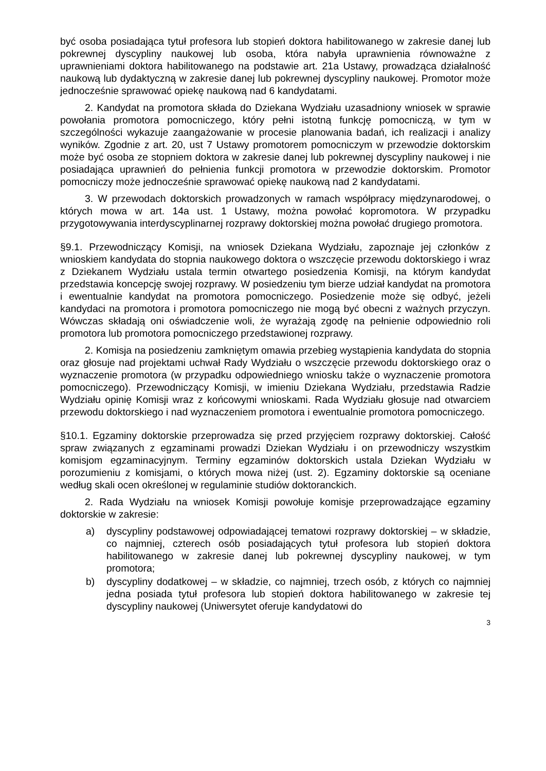być osoba posiadająca tytuł profesora lub stopień doktora habilitowanego w zakresie danej lub pokrewnej dyscypliny naukowej lub osoba, która nabyła uprawnienia równoważne z uprawnieniami doktora habilitowanego na podstawie art. 21a Ustawy, prowadząca działalność naukową lub dydaktyczną w zakresie danej lub pokrewnej dyscypliny naukowej. Promotor może jednocześnie sprawować opiekę naukową nad 6 kandydatami.
2. Kandydat na promotora składa do Dziekana Wydziału uzasadniony wniosek w sprawie powołania promotora pomocniczego, który pełni istotną funkcję pomocniczą, w tym w szczególności wykazuje zaangażowanie w procesie planowania badań, ich realizacji i analizy wyników. Zgodnie z art. 20, ust 7 Ustawy promotorem pomocniczym w przewodzie doktorskim może być osoba ze stopniem doktora w zakresie danej lub pokrewnej dyscypliny naukowej i nie posiadająca uprawnień do pełnienia funkcji promotora w przewodzie doktorskim. Promotor pomocniczy może jednocześnie sprawować opiekę naukową nad 2 kandydatami.
3. W przewodach doktorskich prowadzonych w ramach współpracy międzynarodowej, o których mowa w art. 14a ust. 1 Ustawy, można powołać kopromotora. W przypadku przygotowywania interdyscyplinarnej rozprawy doktorskiej można powołać drugiego promotora.
§9.1. Przewodniczący Komisji, na wniosek Dziekana Wydziału, zapoznaje jej członków z wnioskiem kandydata do stopnia naukowego doktora o wszczęcie przewodu doktorskiego i wraz z Dziekanem Wydziału ustala termin otwartego posiedzenia Komisji, na którym kandydat przedstawia koncepcję swojej rozprawy. W posiedzeniu tym bierze udział kandydat na promotora i ewentualnie kandydat na promotora pomocniczego. Posiedzenie może się odbyć, jeżeli kandydaci na promotora i promotora pomocniczego nie mogą być obecni z ważnych przyczyn. Wówczas składają oni oświadczenie woli, że wyrażają zgodę na pełnienie odpowiednio roli promotora lub promotora pomocniczego przedstawionej rozprawy.
2. Komisja na posiedzeniu zamkniętym omawia przebieg wystąpienia kandydata do stopnia oraz głosuje nad projektami uchwał Rady Wydziału o wszczęcie przewodu doktorskiego oraz o wyznaczenie promotora (w przypadku odpowiedniego wniosku także o wyznaczenie promotora pomocniczego). Przewodniczący Komisji, w imieniu Dziekana Wydziału, przedstawia Radzie Wydziału opinię Komisji wraz z końcowymi wnioskami. Rada Wydziału głosuje nad otwarciem przewodu doktorskiego i nad wyznaczeniem promotora i ewentualnie promotora pomocniczego.
§10.1. Egzaminy doktorskie przeprowadza się przed przyjęciem rozprawy doktorskiej. Całość spraw związanych z egzaminami prowadzi Dziekan Wydziału i on przewodniczy wszystkim komisjom egzaminacyjnym. Terminy egzaminów doktorskich ustala Dziekan Wydziału w porozumieniu z komisjami, o których mowa niżej (ust. 2). Egzaminy doktorskie są oceniane według skali ocen określonej w regulaminie studiów doktoranckich.
2. Rada Wydziału na wniosek Komisji powołuje komisje przeprowadzające egzaminy doktorskie w zakresie:
a) dyscypliny podstawowej odpowiadającej tematowi rozprawy doktorskiej – w składzie, co najmniej, czterech osób posiadających tytuł profesora lub stopień doktora habilitowanego w zakresie danej lub pokrewnej dyscypliny naukowej, w tym promotora;
b) dyscypliny dodatkowej – w składzie, co najmniej, trzech osób, z których co najmniej jedna posiada tytuł profesora lub stopień doktora habilitowanego w zakresie tej dyscypliny naukowej (Uniwersytet oferuje kandydatowi do
3